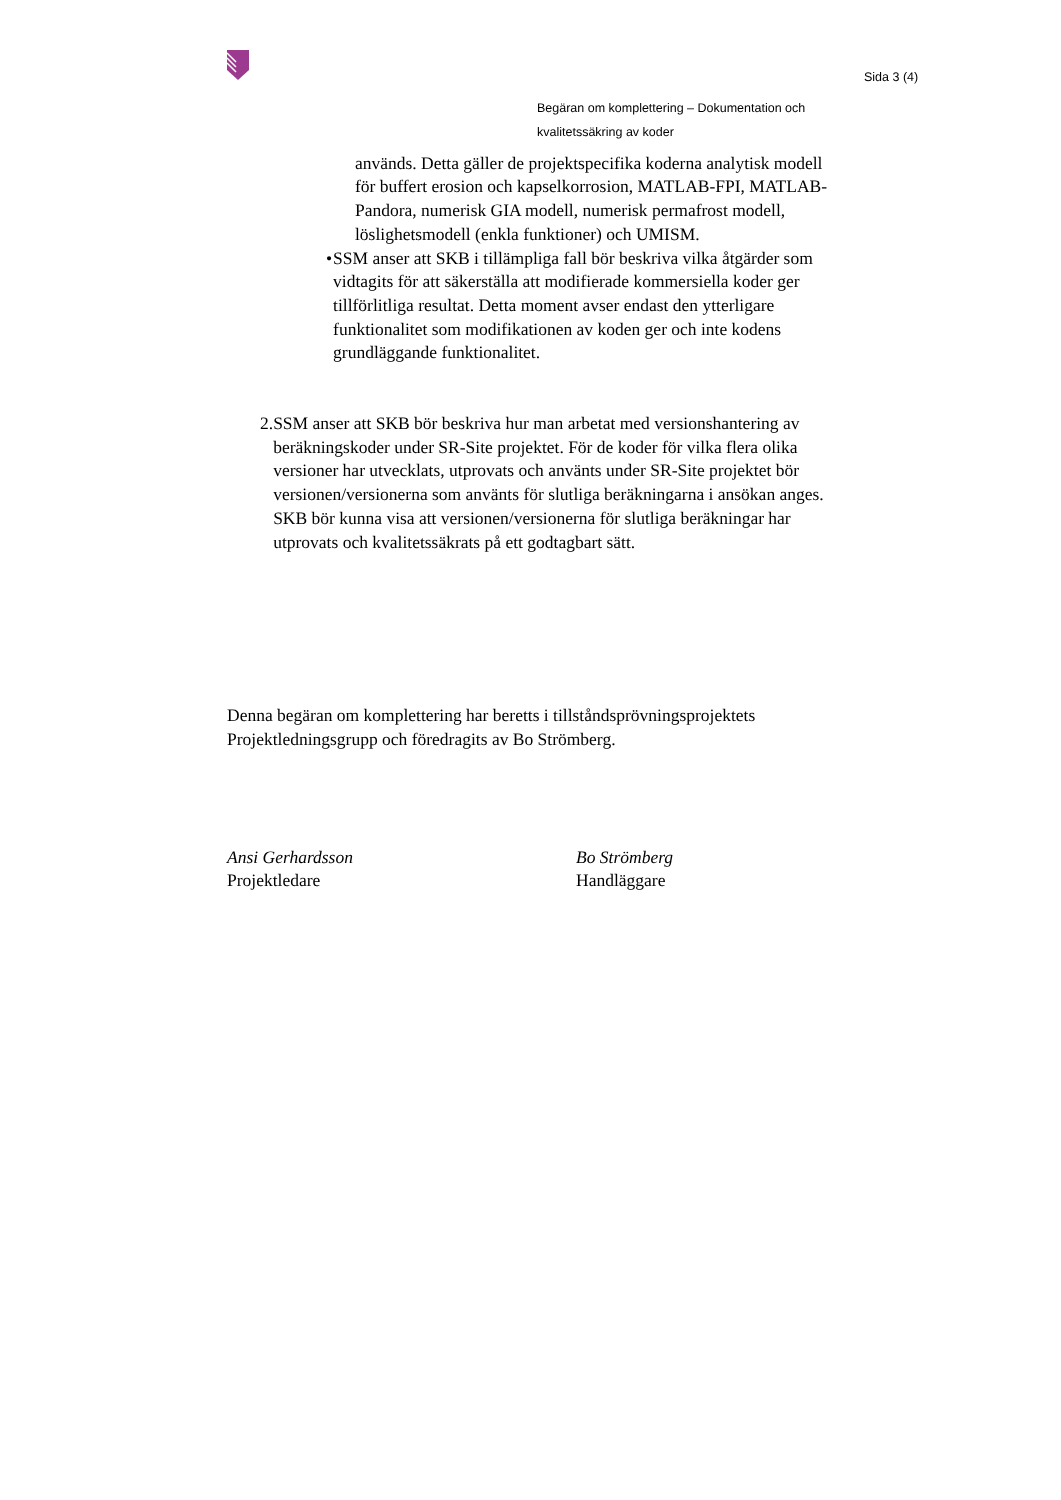Sida 3 (4)
Begäran om komplettering – Dokumentation och kvalitetssäkring av koder
används. Detta gäller de projektspecifika koderna analytisk modell för buffert erosion och kapselkorrosion, MATLAB-FPI, MATLAB-Pandora, numerisk GIA modell, numerisk permafrost modell, löslighetsmodell (enkla funktioner) och UMISM.
• SSM anser att SKB i tillämpliga fall bör beskriva vilka åtgärder som vidtagits för att säkerställa att modifierade kommersiella koder ger tillförlitliga resultat. Detta moment avser endast den ytterligare funktionalitet som modifikationen av koden ger och inte kodens grundläggande funktionalitet.
2. SSM anser att SKB bör beskriva hur man arbetat med versionshantering av beräkningskoder under SR-Site projektet. För de koder för vilka flera olika versioner har utvecklats, utprovats och använts under SR-Site projektet bör versionen/versionerna som använts för slutliga beräkningarna i ansökan anges. SKB bör kunna visa att versionen/versionerna för slutliga beräkningar har utprovats och kvalitetssäkrats på ett godtagbart sätt.
Denna begäran om komplettering har beretts i tillståndsprövningsprojektets Projektledningsgrupp och föredragits av Bo Strömberg.
Ansi Gerhardsson
Projektledare
Bo Strömberg
Handläggare